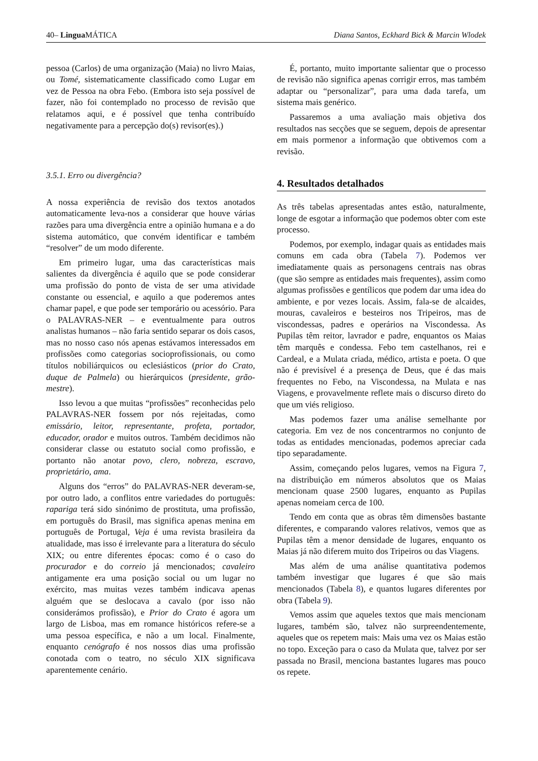40– Lingua MÁTICA Diana Santos, Eckhard Bick & Marcin Wlodek
pessoa (Carlos) de uma organização (Maia) no livro Maias, ou Tomé, sistematicamente classificado como Lugar em vez de Pessoa na obra Febo. (Embora isto seja possível de fazer, não foi contemplado no processo de revisão que relatamos aqui, e é possível que tenha contribuído negativamente para a percepção do(s) revisor(es).)
3.5.1. Erro ou divergência?
A nossa experiência de revisão dos textos anotados automaticamente leva-nos a considerar que houve várias razões para uma divergência entre a opinião humana e a do sistema automático, que convém identificar e também “resolver” de um modo diferente.
Em primeiro lugar, uma das características mais salientes da divergência é aquilo que se pode considerar uma profissão do ponto de vista de ser uma atividade constante ou essencial, e aquilo a que poderemos antes chamar papel, e que pode ser temporário ou acessório. Para o PALAVRAS-NER – e eventualmente para outros analistas humanos – não faria sentido separar os dois casos, mas no nosso caso nós apenas estávamos interessados em profissões como categorias socioprofissionais, ou como títulos nobiliárquicos ou eclesiásticos (prior do Crato, duque de Palmela) ou hierárquicos (presidente, grão-mestre).
Isso levou a que muitas “profissões” reconhecidas pelo PALAVRAS-NER fossem por nós rejeitadas, como emissário, leitor, representante, profeta, portador, educador, orador e muitos outros. Também decidimos não considerar classe ou estatuto social como profissão, e portanto não anotar povo, clero, nobreza, escravo, proprietário, ama.
Alguns dos “erros” do PALAVRAS-NER deveram-se, por outro lado, a conflitos entre variedades do português: rapariga terá sido sinónimo de prostituta, uma profissão, em português do Brasil, mas significa apenas menina em português de Portugal, Veja é uma revista brasileira da atualidade, mas isso é irrelevante para a literatura do século XIX; ou entre diferentes épocas: como é o caso do procurador e do correio já mencionados; cavaleiro antigamente era uma posição social ou um lugar no exército, mas muitas vezes também indicava apenas alguém que se deslocava a cavalo (por isso não considerámos profissão), e Prior do Crato é agora um largo de Lisboa, mas em romance históricos refere-se a uma pessoa específica, e não a um local. Finalmente, enquanto cenógrafo é nos nossos dias uma profissão conotada com o teatro, no século XIX significava aparentemente cenário.
É, portanto, muito importante salientar que o processo de revisão não significa apenas corrigir erros, mas também adaptar ou “personalizar”, para uma dada tarefa, um sistema mais genérico.
Passaremos a uma avaliação mais objetiva dos resultados nas secções que se seguem, depois de apresentar em mais pormenor a informação que obtivemos com a revisão.
4. Resultados detalhados
As três tabelas apresentadas antes estão, naturalmente, longe de esgotar a informação que podemos obter com este processo.
Podemos, por exemplo, indagar quais as entidades mais comuns em cada obra (Tabela 7). Podemos ver imediatamente quais as personagens centrais nas obras (que são sempre as entidades mais frequentes), assim como algumas profissões e gentílicos que podem dar uma idea do ambiente, e por vezes locais. Assim, fala-se de alcaides, mouras, cavaleiros e besteiros nos Tripeiros, mas de viscondessas, padres e operários na Viscondessa. As Pupilas têm reitor, lavrador e padre, enquantos os Maias têm marquês e condessa. Febo tem castelhanos, rei e Cardeal, e a Mulata criada, médico, artista e poeta. O que não é previsível é a presença de Deus, que é das mais frequentes no Febo, na Viscondessa, na Mulata e nas Viagens, e provavelmente reflete mais o discurso direto do que um viés religioso.
Mas podemos fazer uma análise semelhante por categoria. Em vez de nos concentrarmos no conjunto de todas as entidades mencionadas, podemos apreciar cada tipo separadamente.
Assim, começando pelos lugares, vemos na Figura 7, na distribuição em números absolutos que os Maias mencionam quase 2500 lugares, enquanto as Pupilas apenas nomeiam cerca de 100.
Tendo em conta que as obras têm dimensões bastante diferentes, e comparando valores relativos, vemos que as Pupilas têm a menor densidade de lugares, enquanto os Maias já não diferem muito dos Tripeiros ou das Viagens.
Mas além de uma análise quantitativa podemos também investigar que lugares é que são mais mencionados (Tabela 8), e quantos lugares diferentes por obra (Tabela 9).
Vemos assim que aqueles textos que mais mencionam lugares, também são, talvez não surpreendentemente, aqueles que os repetem mais: Mais uma vez os Maias estão no topo. Exceção para o caso da Mulata que, talvez por ser passada no Brasil, menciona bastantes lugares mas pouco os repete.